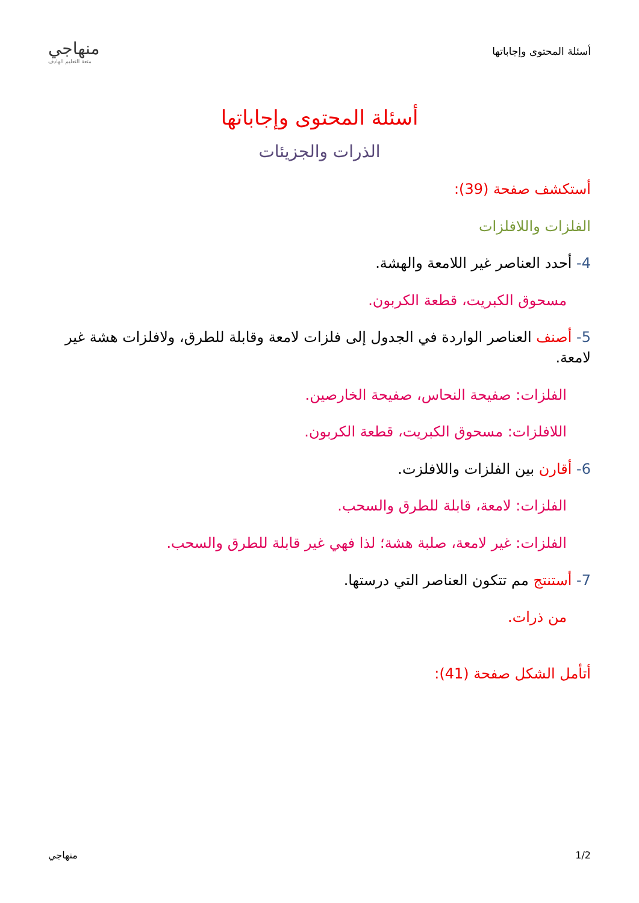أسئلة المحتوى وإجاباتها
منهاجي
متعة التعليم الهادف
أسئلة المحتوى وإجاباتها
الذرات والجزيئات
أستكشف صفحة (39):
الفلزات واللافلزات
4- أحدد العناصر غير اللامعة والهشة.
مسحوق الكبريت، قطعة الكربون.
5- أصنف العناصر الواردة في الجدول إلى فلزات لامعة وقابلة للطرق، ولافلزات هشة غير لامعة.
الفلزات: صفيحة النحاس، صفيحة الخارصين.
اللافلزات: مسحوق الكبريت، قطعة الكربون.
6- أقارن بين الفلزات واللافلزت.
الفلزات: لامعة، قابلة للطرق والسحب.
الفلزات: غير لامعة، صلبة هشة؛ لذا فهي غير قابلة للطرق والسحب.
7- أستنتج مم تتكون العناصر التي درستها.
من ذرات.
أتأمل الشكل صفحة (41):
1/2 منهاجي